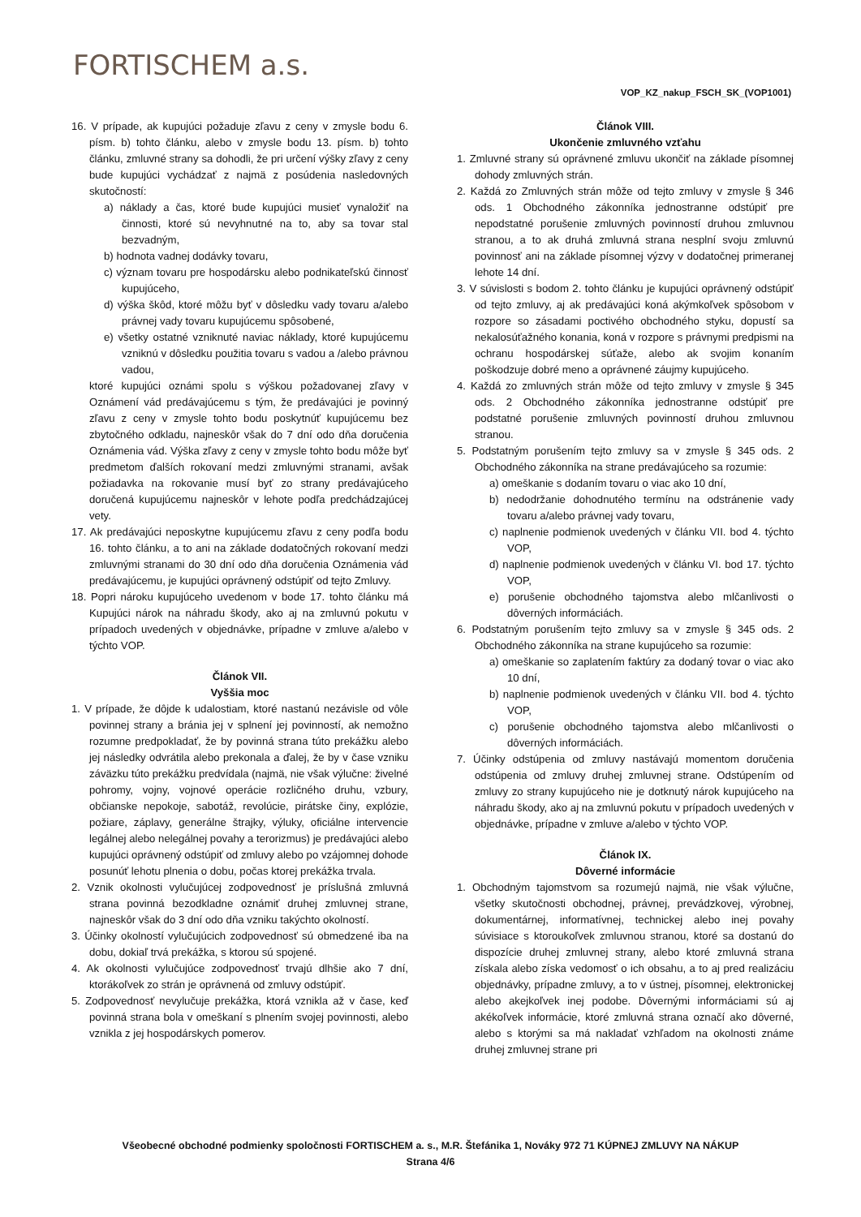FORTISCHEM a.s.
VOP_KZ_nakup_FSCH_SK_(VOP1001)
16. V prípade, ak kupujúci požaduje zľavu z ceny v zmysle bodu 6. písm. b) tohto článku, alebo v zmysle bodu 13. písm. b) tohto článku, zmluvné strany sa dohodli, že pri určení výšky zľavy z ceny bude kupujúci vychádzať z najmä z posúdenia nasledovných skutočností:
a) náklady a čas, ktoré bude kupujúci musieť vynaložiť na činnosti, ktoré sú nevyhnutné na to, aby sa tovar stal bezvadným,
b) hodnota vadnej dodávky tovaru,
c) význam tovaru pre hospodársku alebo podnikateľskú činnosť kupujúceho,
d) výška škôd, ktoré môžu byť v dôsledku vady tovaru a/alebo právnej vady tovaru kupujúcemu spôsobené,
e) všetky ostatné vzniknuté naviac náklady, ktoré kupujúcemu vzniknú v dôsledku použitia tovaru s vadou a /alebo právnou vadou,
ktoré kupujúci oznámi spolu s výškou požadovanej zľavy v Oznámení vád predávajúcemu s tým, že predávajúci je povinný zľavu z ceny v zmysle tohto bodu poskytnúť kupujúcemu bez zbytočného odkladu, najneskôr však do 7 dní odo dňa doručenia Oznámenia vád. Výška zľavy z ceny v zmysle tohto bodu môže byť predmetom ďalších rokovaní medzi zmluvnými stranami, avšak požiadavka na rokovanie musí byť zo strany predávajúceho doručená kupujúcemu najneskôr v lehote podľa predchádzajúcej vety.
17. Ak predávajúci neposkytne kupujúcemu zľavu z ceny podľa bodu 16. tohto článku, a to ani na základe dodatočných rokovaní medzi zmluvnými stranami do 30 dní odo dňa doručenia Oznámenia vád predávajúcemu, je kupujúci oprávnený odstúpiť od tejto Zmluvy.
18. Popri nároku kupujúceho uvedenom v bode 17. tohto článku má Kupujúci nárok na náhradu škody, ako aj na zmluvnú pokutu v prípadoch uvedených v objednávke, prípadne v zmluve a/alebo v týchto VOP.
Článok VII.
Vyššia moc
1. V prípade, že dôjde k udalostiam, ktoré nastanú nezávisle od vôle povinnej strany a bránia jej v splnení jej povinností, ak nemožno rozumne predpokladať, že by povinná strana túto prekážku alebo jej následky odvrátila alebo prekonala a ďalej, že by v čase vzniku záväzku túto prekážku predvídala (najmä, nie však výlučne: živelné pohromy, vojny, vojnové operácie rozličného druhu, vzbury, občianske nepokoje, sabotáž, revolúcie, pirátske činy, explózie, požiare, záplavy, generálne štrajky, výluky, oficiálne intervencie legálnej alebo nelegálnej povahy a terorizmus) je predávajúci alebo kupujúci oprávnený odstúpiť od zmluvy alebo po vzájomnej dohode posunúť lehotu plnenia o dobu, počas ktorej prekážka trvala.
2. Vznik okolnosti vylučujúcej zodpovednosť je príslušná zmluvná strana povinná bezodkladne oznámiť druhej zmluvnej strane, najneskôr však do 3 dní odo dňa vzniku takýchto okolností.
3. Účinky okolností vylučujúcich zodpovednosť sú obmedzené iba na dobu, dokiaľ trvá prekážka, s ktorou sú spojené.
4. Ak okolnosti vylučujúce zodpovednosť trvajú dlhšie ako 7 dní, ktorákoľvek zo strán je oprávnená od zmluvy odstúpiť.
5. Zodpovednosť nevylučuje prekážka, ktorá vznikla až v čase, keď povinná strana bola v omeškaní s plnením svojej povinnosti, alebo vznikla z jej hospodárskych pomerov.
Článok VIII.
Ukončenie zmluvného vzťahu
1. Zmluvné strany sú oprávnené zmluvu ukončiť na základe písomnej dohody zmluvných strán.
2. Každá zo Zmluvných strán môže od tejto zmluvy v zmysle § 346 ods. 1 Obchodného zákonníka jednostranne odstúpiť pre nepodstatné porušenie zmluvných povinností druhou zmluvnou stranou, a to ak druhá zmluvná strana nesplní svoju zmluvnú povinnosť ani na základe písomnej výzvy v dodatočnej primeranej lehote 14 dní.
3. V súvislosti s bodom 2. tohto článku je kupujúci oprávnený odstúpiť od tejto zmluvy, aj ak predávajúci koná akýmkoľvek spôsobom v rozpore so zásadami poctivého obchodného styku, dopustí sa nekalosúťažného konania, koná v rozpore s právnymi predpismi na ochranu hospodárskej súťaže, alebo ak svojim konaním poškodzuje dobré meno a oprávnené záujmy kupujúceho.
4. Každá zo zmluvných strán môže od tejto zmluvy v zmysle § 345 ods. 2 Obchodného zákonníka jednostranne odstúpiť pre podstatné porušenie zmluvných povinností druhou zmluvnou stranou.
5. Podstatným porušením tejto zmluvy sa v zmysle § 345 ods. 2 Obchodného zákonníka na strane predávajúceho sa rozumie:
a) omeškanie s dodaním tovaru o viac ako 10 dní,
b) nedodržanie dohodnutého termínu na odstránenie vady tovaru a/alebo právnej vady tovaru,
c) naplnenie podmienok uvedených v článku VII. bod 4. týchto VOP,
d) naplnenie podmienok uvedených v článku VI. bod 17. týchto VOP,
e) porušenie obchodného tajomstva alebo mlčanlivosti o dôverných informáciách.
6. Podstatným porušením tejto zmluvy sa v zmysle § 345 ods. 2 Obchodného zákonníka na strane kupujúceho sa rozumie:
a) omeškanie so zaplatením faktúry za dodaný tovar o viac ako 10 dní,
b) naplnenie podmienok uvedených v článku VII. bod 4. týchto VOP,
c) porušenie obchodného tajomstva alebo mlčanlivosti o dôverných informáciách.
7. Účinky odstúpenia od zmluvy nastávajú momentom doručenia odstúpenia od zmluvy druhej zmluvnej strane. Odstúpením od zmluvy zo strany kupujúceho nie je dotknutý nárok kupujúceho na náhradu škody, ako aj na zmluvnú pokutu v prípadoch uvedených v objednávke, prípadne v zmluve a/alebo v týchto VOP.
Článok IX.
Dôverné informácie
1. Obchodným tajomstvom sa rozumejú najmä, nie však výlučne, všetky skutočnosti obchodnej, právnej, prevádzkovej, výrobnej, dokumentárnej, informatívnej, technickej alebo inej povahy súvisiace s ktoroukoľvek zmluvnou stranou, ktoré sa dostanú do dispozície druhej zmluvnej strany, alebo ktoré zmluvná strana získala alebo získa vedomosť o ich obsahu, a to aj pred realizáciu objednávky, prípadne zmluvy, a to v ústnej, písomnej, elektronickej alebo akejkoľvek inej podobe. Dôvernými informáciami sú aj akékoľvek informácie, ktoré zmluvná strana označí ako dôverné, alebo s ktorými sa má nakladať vzhľadom na okolnosti známe druhej zmluvnej strane pri
Všeobecné obchodné podmienky spoločnosti FORTISCHEM a. s., M.R. Štefánika 1, Nováky 972 71 KÚPNEJ ZMLUVY NA NÁKUP
Strana 4/6